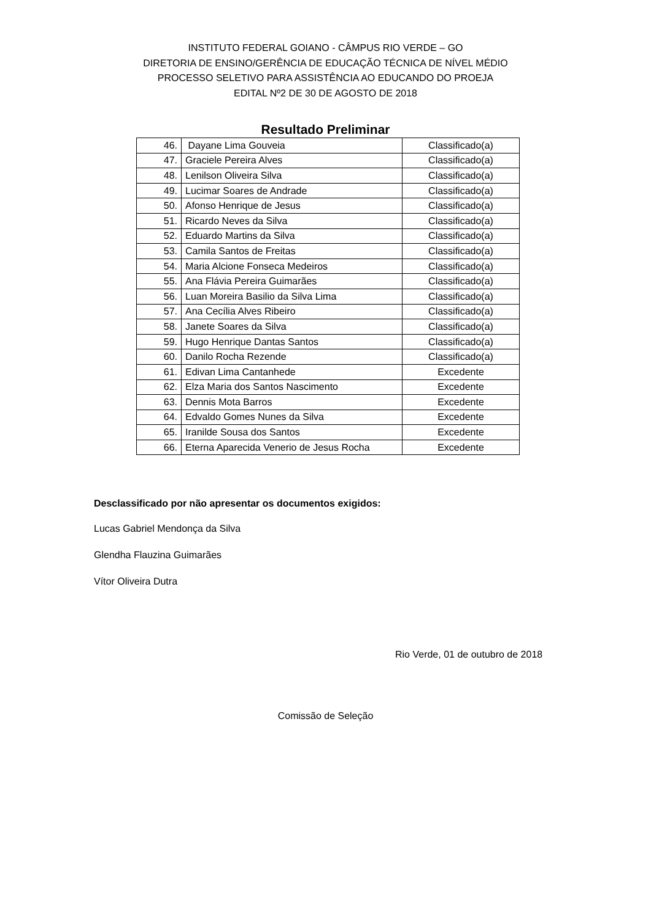INSTITUTO FEDERAL GOIANO - CÂMPUS RIO VERDE – GO
DIRETORIA DE ENSINO/GERÊNCIA DE EDUCAÇÃO TÉCNICA DE NÍVEL MÉDIO
PROCESSO SELETIVO PARA ASSISTÊNCIA AO EDUCANDO DO PROEJA
EDITAL Nº2 DE 30 DE AGOSTO DE 2018
Resultado Preliminar
| 46. | Dayane Lima Gouveia | Classificado(a) |
| 47. | Graciele Pereira Alves | Classificado(a) |
| 48. | Lenilson Oliveira Silva | Classificado(a) |
| 49. | Lucimar Soares de Andrade | Classificado(a) |
| 50. | Afonso Henrique de Jesus | Classificado(a) |
| 51. | Ricardo Neves da Silva | Classificado(a) |
| 52. | Eduardo Martins da Silva | Classificado(a) |
| 53. | Camila Santos de Freitas | Classificado(a) |
| 54. | Maria Alcione Fonseca Medeiros | Classificado(a) |
| 55. | Ana Flávia Pereira Guimarães | Classificado(a) |
| 56. | Luan Moreira Basilio da Silva Lima | Classificado(a) |
| 57. | Ana Cecília Alves Ribeiro | Classificado(a) |
| 58. | Janete Soares da Silva | Classificado(a) |
| 59. | Hugo Henrique Dantas Santos | Classificado(a) |
| 60. | Danilo Rocha Rezende | Classificado(a) |
| 61. | Edivan Lima Cantanhede | Excedente |
| 62. | Elza Maria dos Santos Nascimento | Excedente |
| 63. | Dennis Mota Barros | Excedente |
| 64. | Edvaldo Gomes Nunes da Silva | Excedente |
| 65. | Iranilde Sousa dos Santos | Excedente |
| 66. | Eterna Aparecida Venerio de Jesus Rocha | Excedente |
Desclassificado por não apresentar os documentos exigidos:
Lucas Gabriel Mendonça da Silva
Glendha Flauzina Guimarães
Vítor Oliveira Dutra
Rio Verde, 01 de outubro de 2018
Comissão de Seleção